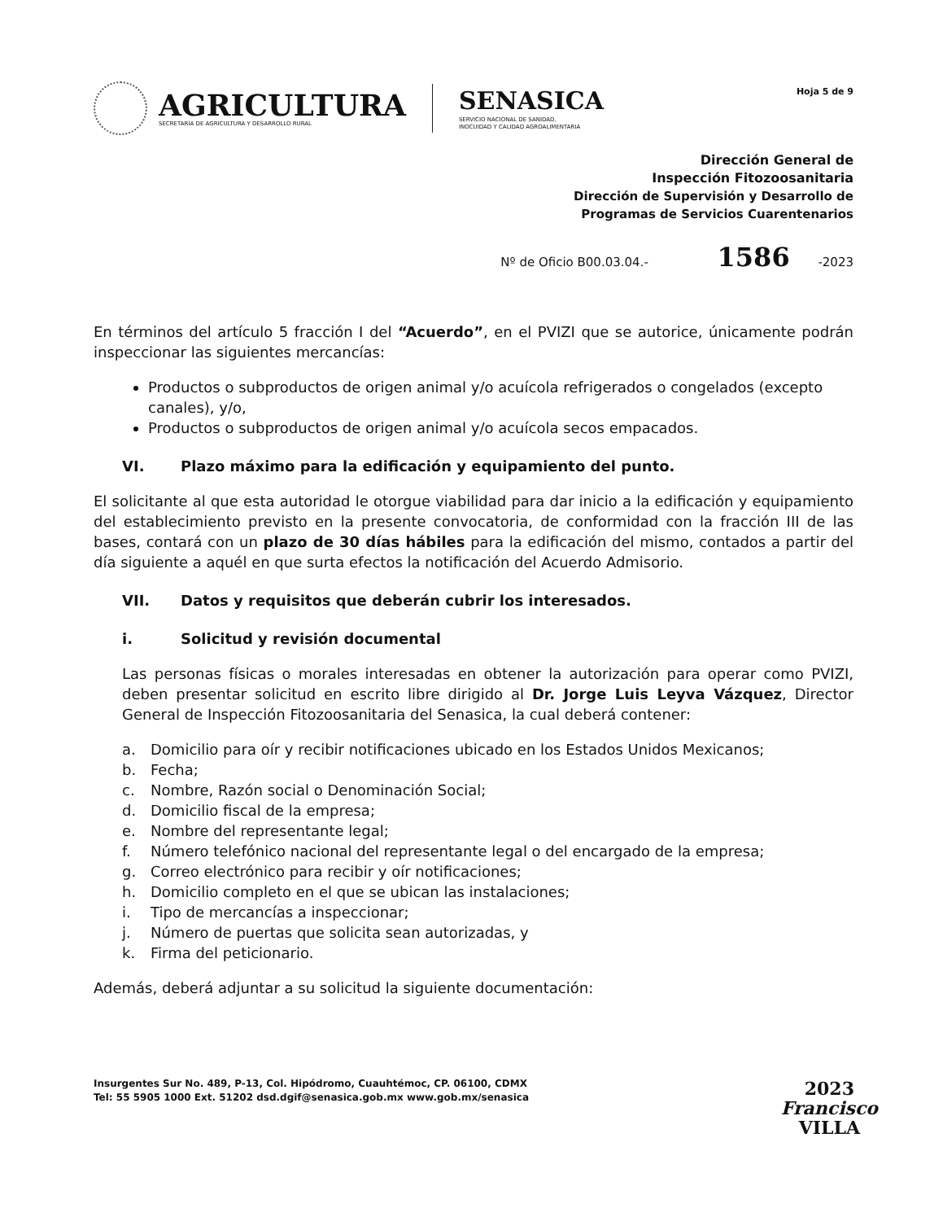AGRICULTURA
SECRETARÍA DE AGRICULTURA Y DESARROLLO RURAL
SENASICA
SERVICIO NACIONAL DE SANIDAD,
INOCUIDAD Y CALIDAD AGROALIMENTARIA
Hoja 5 de 9
Dirección General de
Inspección Fitozoosanitaria
Dirección de Supervisión y Desarrollo de
Programas de Servicios Cuarentenarios
Nº de Oficio B00.03.04.- 1586 -2023
En términos del artículo 5 fracción I del “Acuerdo”, en el PVIZI que se autorice, únicamente podrán inspeccionar las siguientes mercancías:
Productos o subproductos de origen animal y/o acuícola refrigerados o congelados (excepto canales), y/o,
Productos o subproductos de origen animal y/o acuícola secos empacados.
VI. Plazo máximo para la edificación y equipamiento del punto.
El solicitante al que esta autoridad le otorgue viabilidad para dar inicio a la edificación y equipamiento del establecimiento previsto en la presente convocatoria, de conformidad con la fracción III de las bases, contará con un plazo de 30 días hábiles para la edificación del mismo, contados a partir del día siguiente a aquél en que surta efectos la notificación del Acuerdo Admisorio.
VII. Datos y requisitos que deberán cubrir los interesados.
i. Solicitud y revisión documental
Las personas físicas o morales interesadas en obtener la autorización para operar como PVIZI, deben presentar solicitud en escrito libre dirigido al Dr. Jorge Luis Leyva Vázquez, Director General de Inspección Fitozoosanitaria del Senasica, la cual deberá contener:
a. Domicilio para oír y recibir notificaciones ubicado en los Estados Unidos Mexicanos;
b. Fecha;
c. Nombre, Razón social o Denominación Social;
d. Domicilio fiscal de la empresa;
e. Nombre del representante legal;
f. Número telefónico nacional del representante legal o del encargado de la empresa;
g. Correo electrónico para recibir y oír notificaciones;
h. Domicilio completo en el que se ubican las instalaciones;
i. Tipo de mercancías a inspeccionar;
j. Número de puertas que solicita sean autorizadas, y
k. Firma del peticionario.
Además, deberá adjuntar a su solicitud la siguiente documentación:
Insurgentes Sur No. 489, P-13, Col. Hipódromo, Cuauhtémoc, CP. 06100, CDMX
Tel: 55 5905 1000 Ext. 51202 dsd.dgif@senasica.gob.mx www.gob.mx/senasica
2023
Francisco
VILLA